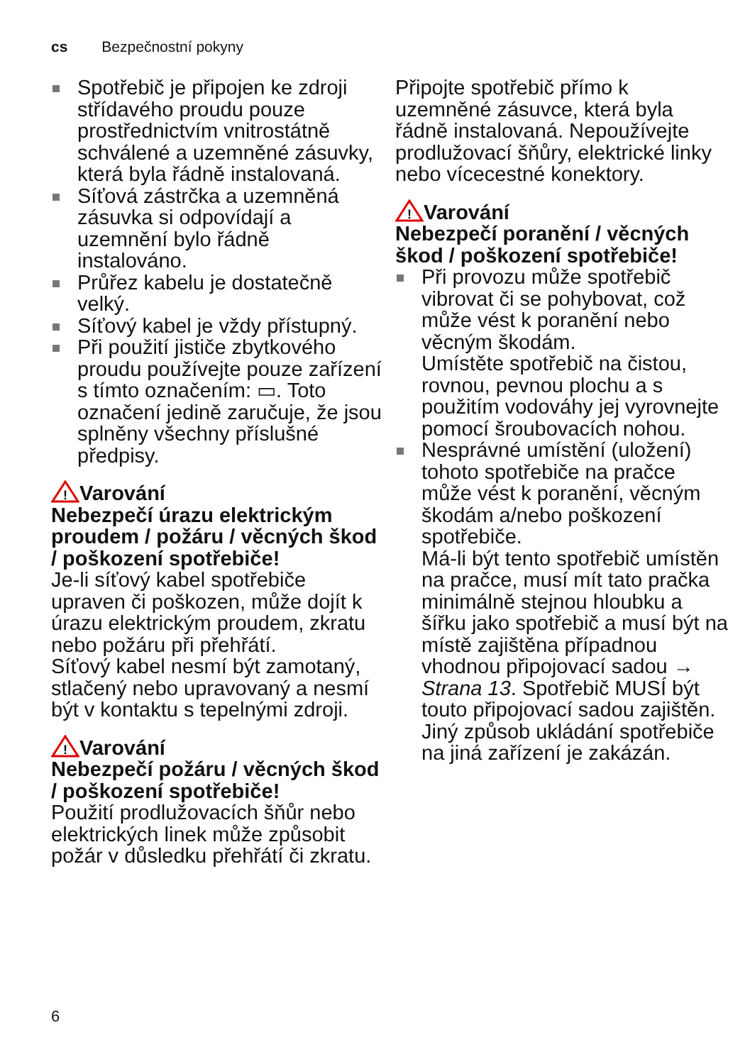cs Bezpečnostní pokyny
Spotřebič je připojen ke zdroji střídavého proudu pouze prostřednictvím vnitrostátně schválené a uzemněné zásuvky, která byla řádně instalovaná.
Síťová zástrčka a uzemněná zásuvka si odpovídají a uzemnění bylo řádně instalováno.
Průřez kabelu je dostatečně velký.
Síťový kabel je vždy přístupný.
Při použití jističe zbytkového proudu používejte pouze zařízení s tímto označením: ▭. Toto označení jedině zaručuje, že jsou splněny všechny příslušné předpisy.
!
Varování
Nebezpečí úrazu elektrickým proudem / požáru / věcných škod / poškození spotřebiče!
Je-li síťový kabel spotřebiče upraven či poškozen, může dojít k úrazu elektrickým proudem, zkratu nebo požáru při přehřátí.
Síťový kabel nesmí být zamotaný, stlačený nebo upravovaný a nesmí být v kontaktu s tepelnými zdroji.
!
Varování
Nebezpečí požáru / věcných škod / poškození spotřebiče!
Použití prodlužovacích šňůr nebo elektrických linek může způsobit požár v důsledku přehřátí či zkratu.
Připojte spotřebič přímo k uzemněné zásuvce, která byla řádně instalovaná. Nepoužívejte prodlužovací šňůry, elektrické linky nebo vícecestné konektory.
!
Varování
Nebezpečí poranění / věcných škod / poškození spotřebiče!
Při provozu může spotřebič vibrovat či se pohybovat, což může vést k poranění nebo věcným škodám.
Umístěte spotřebič na čistou, rovnou, pevnou plochu a s použitím vodováhy jej vyrovnejte pomocí šroubovacích nohou.
Nesprávné umístění (uložení) tohoto spotřebiče na pračce může vést k poranění, věcným škodám a/nebo poškození spotřebiče.
Má-li být tento spotřebič umístěn na pračce, musí mít tato pračka minimálně stejnou hloubku a šířku jako spotřebič a musí být na místě zajištěna případnou vhodnou připojovací sadou → Strana 13. Spotřebič MUSÍ být touto připojovací sadou zajištěn. Jiný způsob ukládání spotřebiče na jiná zařízení je zakázán.
6